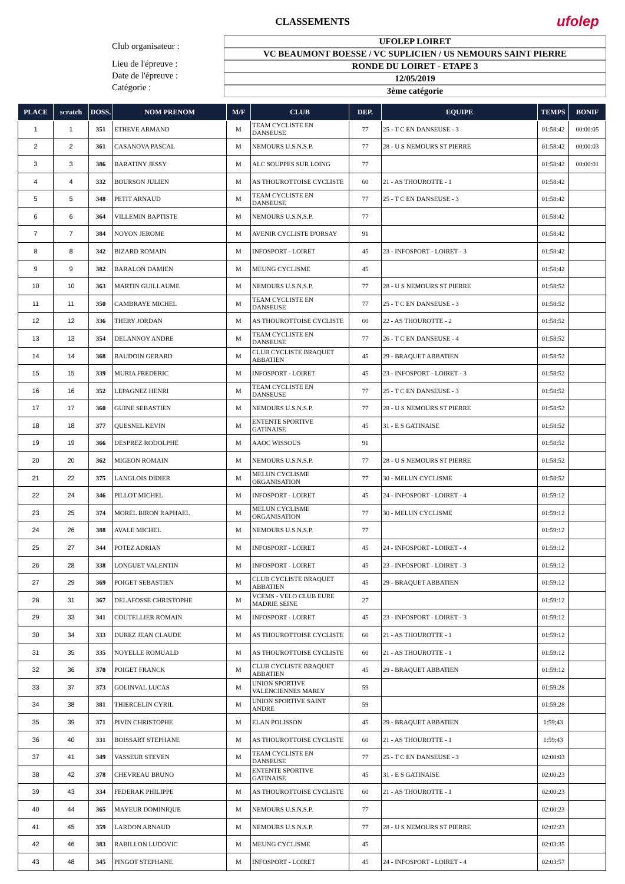ufolep
CLASSEMENTS
Club organisateur :
Lieu de l'épreuve :
Date de l'épreuve :
Catégorie :
UFOLEP LOIRET
VC BEAUMONT BOESSE / VC SUPLICIEN / US NEMOURS SAINT PIERRE
RONDE DU LOIRET - ETAPE 3
12/05/2019
3ème catégorie
| PLACE | scratch | DOSS. | NOM PRENOM | M/F | CLUB | DEP. | EQUIPE | TEMPS | BONIF |
| --- | --- | --- | --- | --- | --- | --- | --- | --- | --- |
| 1 | 1 | 351 | ETHEVE ARMAND | M | TEAM CYCLISTE EN DANSEUSE | 77 | 25 - T C EN DANSEUSE - 3 | 01:58:42 | 00:00:05 |
| 2 | 2 | 361 | CASANOVA PASCAL | M | NEMOURS U.S.N.S.P. | 77 | 28 - U S NEMOURS ST PIERRE | 01:58:42 | 00:00:03 |
| 3 | 3 | 386 | BARATINY JESSY | M | ALC SOUPPES SUR LOING | 77 | | 01:58:42 | 00:00:01 |
| 4 | 4 | 332 | BOURSON JULIEN | M | AS THOUROTTOISE CYCLISTE | 60 | 21 - AS THOUROTTE - 1 | 01:58:42 | |
| 5 | 5 | 348 | PETIT ARNAUD | M | TEAM CYCLISTE EN DANSEUSE | 77 | 25 - T C EN DANSEUSE - 3 | 01:58:42 | |
| 6 | 6 | 364 | VILLEMIN BAPTISTE | M | NEMOURS U.S.N.S.P. | 77 | | 01:58:42 | |
| 7 | 7 | 384 | NOYON JEROME | M | AVENIR CYCLISTE D'ORSAY | 91 | | 01:58:42 | |
| 8 | 8 | 342 | BIZARD ROMAIN | M | INFOSPORT - LOIRET | 45 | 23 - INFOSPORT - LOIRET - 3 | 01:58:42 | |
| 9 | 9 | 382 | BARALON DAMIEN | M | MEUNG CYCLISME | 45 | | 01:58:42 | |
| 10 | 10 | 363 | MARTIN GUILLAUME | M | NEMOURS U.S.N.S.P. | 77 | 28 - U S NEMOURS ST PIERRE | 01:58:52 | |
| 11 | 11 | 350 | CAMBRAYE MICHEL | M | TEAM CYCLISTE EN DANSEUSE | 77 | 25 - T C EN DANSEUSE - 3 | 01:58:52 | |
| 12 | 12 | 336 | THERY JORDAN | M | AS THOUROTTOISE CYCLISTE | 60 | 22 - AS THOUROTTE - 2 | 01:58:52 | |
| 13 | 13 | 354 | DELANNOY ANDRE | M | TEAM CYCLISTE EN DANSEUSE | 77 | 26 - T C EN DANSEUSE - 4 | 01:58:52 | |
| 14 | 14 | 368 | BAUDOIN GERARD | M | CLUB CYCLISTE BRAQUET ABBATIEN | 45 | 29 - BRAQUET ABBATIEN | 01:58:52 | |
| 15 | 15 | 339 | MURIA FREDERIC | M | INFOSPORT - LOIRET | 45 | 23 - INFOSPORT - LOIRET - 3 | 01:58:52 | |
| 16 | 16 | 352 | LEPAGNEZ HENRI | M | TEAM CYCLISTE EN DANSEUSE | 77 | 25 - T C EN DANSEUSE - 3 | 01:58:52 | |
| 17 | 17 | 360 | GUINE SEBASTIEN | M | NEMOURS U.S.N.S.P. | 77 | 28 - U S NEMOURS ST PIERRE | 01:58:52 | |
| 18 | 18 | 377 | QUESNEL KEVIN | M | ENTENTE SPORTIVE GATINAISE | 45 | 31 - E S GATINAISE | 01:58:52 | |
| 19 | 19 | 366 | DESPREZ RODOLPHE | M | AAOC WISSOUS | 91 | | 01:58:52 | |
| 20 | 20 | 362 | MIGEON ROMAIN | M | NEMOURS U.S.N.S.P. | 77 | 28 - U S NEMOURS ST PIERRE | 01:58:52 | |
| 21 | 22 | 375 | LANGLOIS DIDIER | M | MELUN CYCLISME ORGANISATION | 77 | 30 - MELUN CYCLISME | 01:58:52 | |
| 22 | 24 | 346 | PILLOT MICHEL | M | INFOSPORT - LOIRET | 45 | 24 - INFOSPORT - LOIRET - 4 | 01:59:12 | |
| 23 | 25 | 374 | MOREL BIRON RAPHAEL | M | MELUN CYCLISME ORGANISATION | 77 | 30 - MELUN CYCLISME | 01:59:12 | |
| 24 | 26 | 388 | AVALE MICHEL | M | NEMOURS U.S.N.S.P. | 77 | | 01:59:12 | |
| 25 | 27 | 344 | POTEZ ADRIAN | M | INFOSPORT - LOIRET | 45 | 24 - INFOSPORT - LOIRET - 4 | 01:59:12 | |
| 26 | 28 | 338 | LONGUET VALENTIN | M | INFOSPORT - LOIRET | 45 | 23 - INFOSPORT - LOIRET - 3 | 01:59:12 | |
| 27 | 29 | 369 | POIGET SEBASTIEN | M | CLUB CYCLISTE BRAQUET ABBATIEN | 45 | 29 - BRAQUET ABBATIEN | 01:59:12 | |
| 28 | 31 | 367 | DELAFOSSE CHRISTOPHE | M | VCEMS - VELO CLUB EURE MADRIE SEINE | 27 | | 01:59:12 | |
| 29 | 33 | 341 | COUTELLIER ROMAIN | M | INFOSPORT - LOIRET | 45 | 23 - INFOSPORT - LOIRET - 3 | 01:59:12 | |
| 30 | 34 | 333 | DUREZ JEAN CLAUDE | M | AS THOUROTTOISE CYCLISTE | 60 | 21 - AS THOUROTTE - 1 | 01:59:12 | |
| 31 | 35 | 335 | NOYELLE ROMUALD | M | AS THOUROTTOISE CYCLISTE | 60 | 21 - AS THOUROTTE - 1 | 01:59:12 | |
| 32 | 36 | 370 | POIGET FRANCK | M | CLUB CYCLISTE BRAQUET ABBATIEN | 45 | 29 - BRAQUET ABBATIEN | 01:59:12 | |
| 33 | 37 | 373 | GOLINVAL LUCAS | M | UNION SPORTIVE VALENCIENNES MARLY | 59 | | 01:59:28 | |
| 34 | 38 | 381 | THIERCELIN CYRIL | M | UNION SPORTIVE SAINT ANDRE | 59 | | 01:59:28 | |
| 35 | 39 | 371 | PIVIN CHRISTOPHE | M | ELAN POLISSON | 45 | 29 - BRAQUET ABBATIEN | 1:59;43 | |
| 36 | 40 | 331 | BOISSART STEPHANE | M | AS THOUROTTOISE CYCLISTE | 60 | 21 - AS THOUROTTE - 1 | 1:59;43 | |
| 37 | 41 | 349 | VASSEUR STEVEN | M | TEAM CYCLISTE EN DANSEUSE | 77 | 25 - T C EN DANSEUSE - 3 | 02:00:03 | |
| 38 | 42 | 378 | CHEVREAU BRUNO | M | ENTENTE SPORTIVE GATINAISE | 45 | 31 - E S GATINAISE | 02:00:23 | |
| 39 | 43 | 334 | FEDERAK PHILIPPE | M | AS THOUROTTOISE CYCLISTE | 60 | 21 - AS THOUROTTE - 1 | 02:00:23 | |
| 40 | 44 | 365 | MAYEUR DOMINIQUE | M | NEMOURS U.S.N.S.P. | 77 | | 02:00:23 | |
| 41 | 45 | 359 | LARDON ARNAUD | M | NEMOURS U.S.N.S.P. | 77 | 28 - U S NEMOURS ST PIERRE | 02:02:23 | |
| 42 | 46 | 383 | RABILLON LUDOVIC | M | MEUNG CYCLISME | 45 | | 02:03:35 | |
| 43 | 48 | 345 | PINGOT STEPHANE | M | INFOSPORT - LOIRET | 45 | 24 - INFOSPORT - LOIRET - 4 | 02:03:57 | |